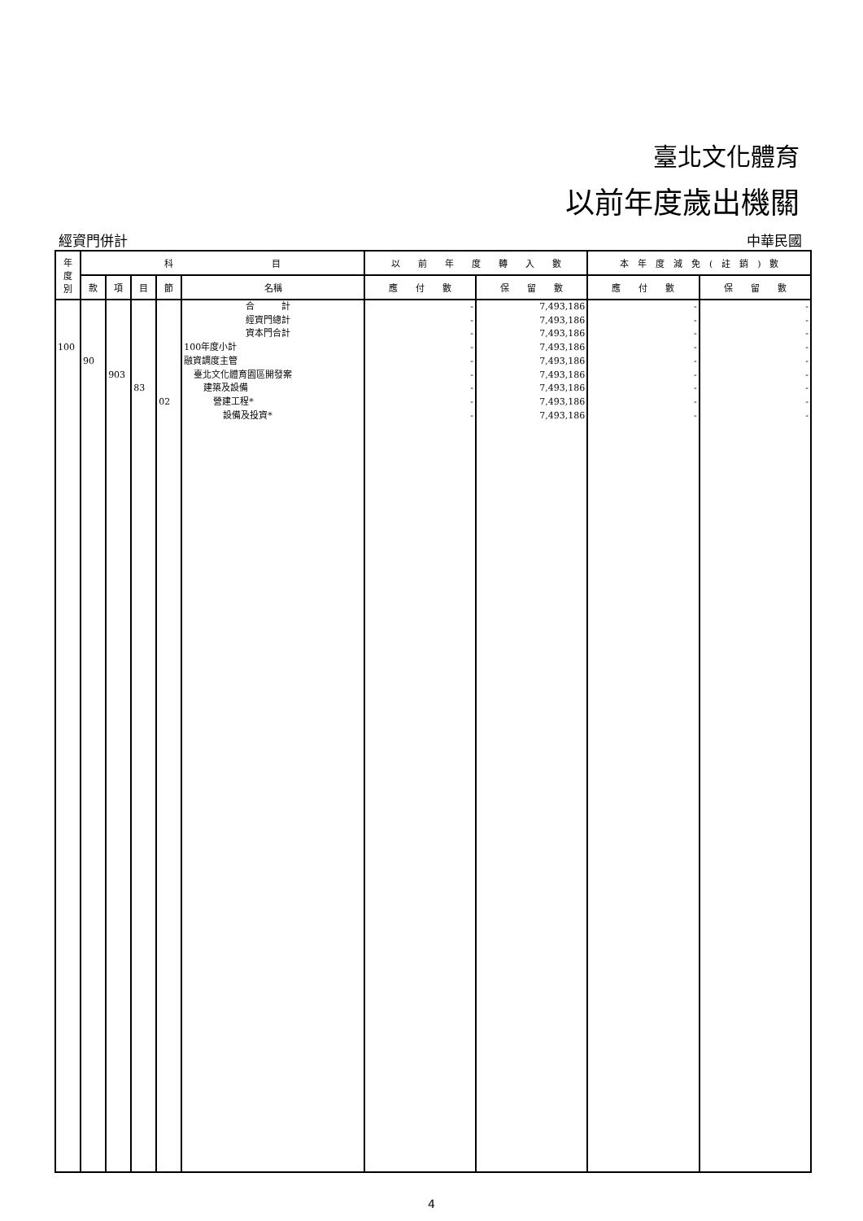臺北文化體育
以前年度歲出機關
經資門併計 中華民國
| 年 度 別 | 科 目 | | | | | 以 前 年 度 轉 入 數 | | 本 年 度 減 免 ( 註 銷 ) 數 | |
| --- | --- | --- | --- | --- | --- | --- | --- | --- | --- |
| | 款 | 項 | 目 | 節 | 名稱 | 應 付 數 | 保 留 數 | 應 付 數 | 保 留 數 |
| | | | | | 合 計 | - | 7,493,186 | - | - |
| | | | | | 經資門總計 | - | 7,493,186 | - | - |
| | | | | | 資本門合計 | - | 7,493,186 | - | - |
| 100 | | | | | 100年度小計 | - | 7,493,186 | - | - |
| | 90 | | | | 融資調度主管 | - | 7,493,186 | - | - |
| | | 903 | | | 臺北文化體育園區開發案 | - | 7,493,186 | - | - |
| | | | 83 | | 建築及設備 | - | 7,493,186 | - | - |
| | | | | 02 | 營建工程* | - | 7,493,186 | - | - |
| | | | | | 設備及投資* | - | 7,493,186 | - | - |
4